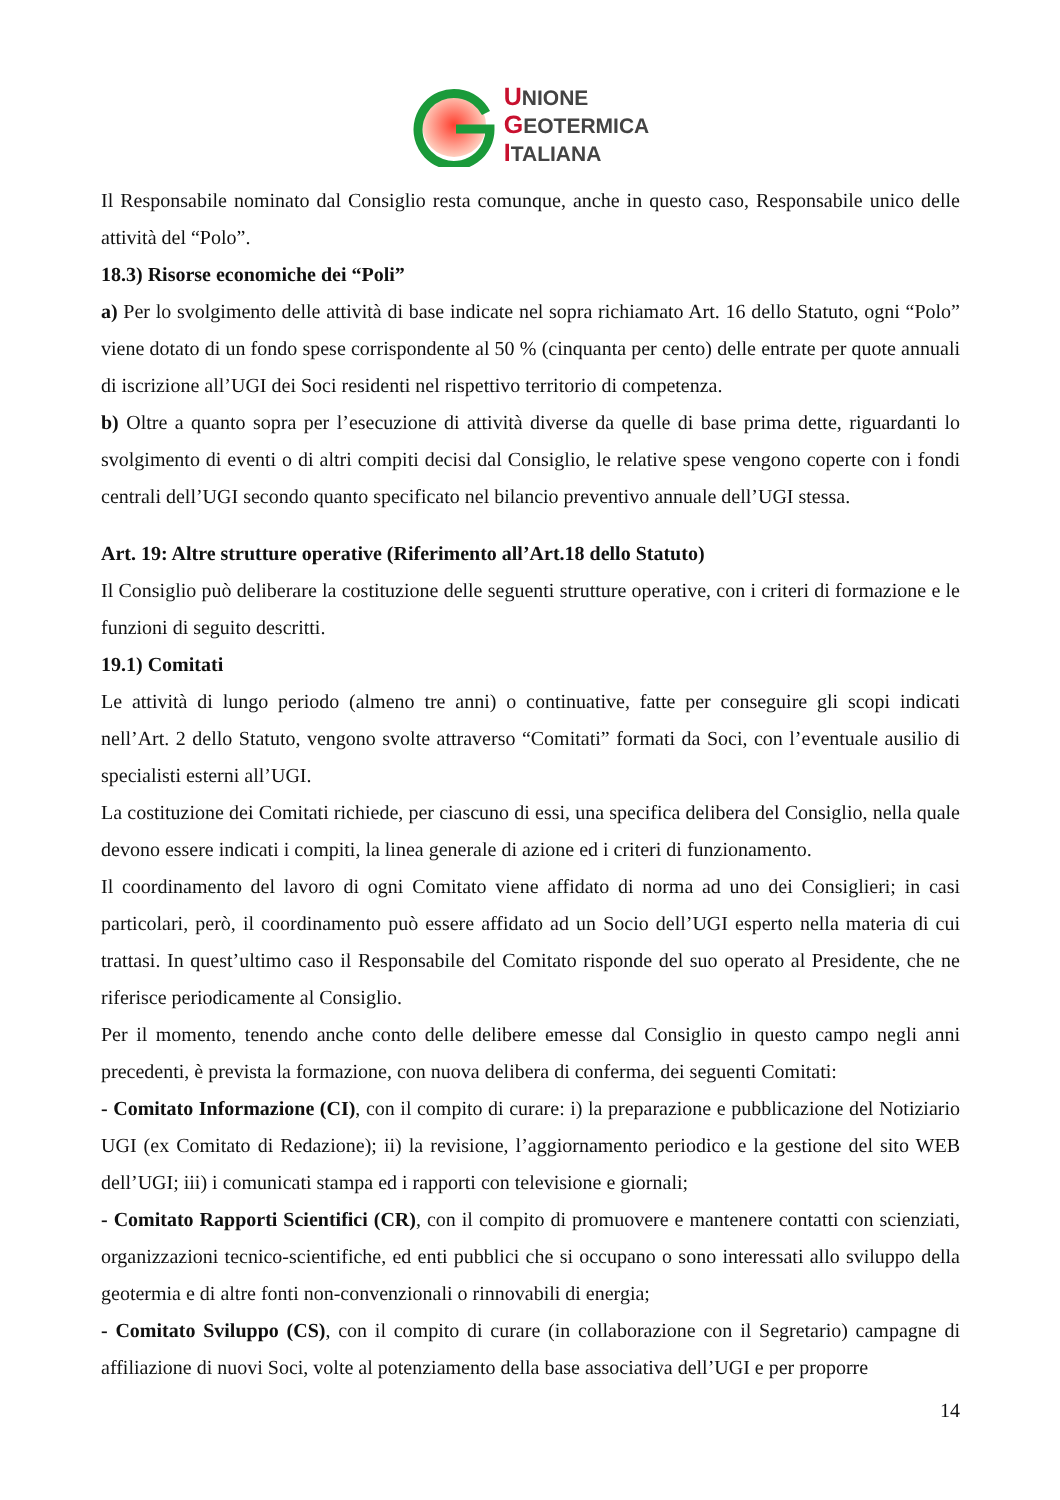UNIONE
GEOTERMICA
ITALIANA
Il Responsabile nominato dal Consiglio resta comunque, anche in questo caso, Responsabile unico delle attività del “Polo”.
18.3) Risorse economiche dei “Poli”
a) Per lo svolgimento delle attività di base indicate nel sopra richiamato Art. 16 dello Statuto, ogni “Polo” viene dotato di un fondo spese corrispondente al 50 % (cinquanta per cento) delle entrate per quote annuali di iscrizione all’UGI dei Soci residenti nel rispettivo territorio di competenza.
b) Oltre a quanto sopra per l’esecuzione di attività diverse da quelle di base prima dette, riguardanti lo svolgimento di eventi o di altri compiti decisi dal Consiglio, le relative spese vengono coperte con i fondi centrali dell’UGI secondo quanto specificato nel bilancio preventivo annuale dell’UGI stessa.
Art. 19: Altre strutture operative (Riferimento all’Art.18 dello Statuto)
Il Consiglio può deliberare la costituzione delle seguenti strutture operative, con i criteri di formazione e le funzioni di seguito descritti.
19.1) Comitati
Le attività di lungo periodo (almeno tre anni) o continuative, fatte per conseguire gli scopi indicati nell’Art. 2 dello Statuto, vengono svolte attraverso “Comitati” formati da Soci, con l’eventuale ausilio di specialisti esterni all’UGI.
La costituzione dei Comitati richiede, per ciascuno di essi, una specifica delibera del Consiglio, nella quale devono essere indicati i compiti, la linea generale di azione ed i criteri di funzionamento.
Il coordinamento del lavoro di ogni Comitato viene affidato di norma ad uno dei Consiglieri; in casi particolari, però, il coordinamento può essere affidato ad un Socio dell’UGI esperto nella materia di cui trattasi. In quest’ultimo caso il Responsabile del Comitato risponde del suo operato al Presidente, che ne riferisce periodicamente al Consiglio.
Per il momento, tenendo anche conto delle delibere emesse dal Consiglio in questo campo negli anni precedenti, è prevista la formazione, con nuova delibera di conferma, dei seguenti Comitati:
- Comitato Informazione (CI), con il compito di curare: i) la preparazione e pubblicazione del Notiziario UGI (ex Comitato di Redazione); ii) la revisione, l’aggiornamento periodico e la gestione del sito WEB dell’UGI; iii) i comunicati stampa ed i rapporti con televisione e giornali;
- Comitato Rapporti Scientifici (CR), con il compito di promuovere e mantenere contatti con scienziati, organizzazioni tecnico-scientifiche, ed enti pubblici che si occupano o sono interessati allo sviluppo della geotermia e di altre fonti non-convenzionali o rinnovabili di energia;
- Comitato Sviluppo (CS), con il compito di curare (in collaborazione con il Segretario) campagne di affiliazione di nuovi Soci, volte al potenziamento della base associativa dell’UGI e per proporre
14